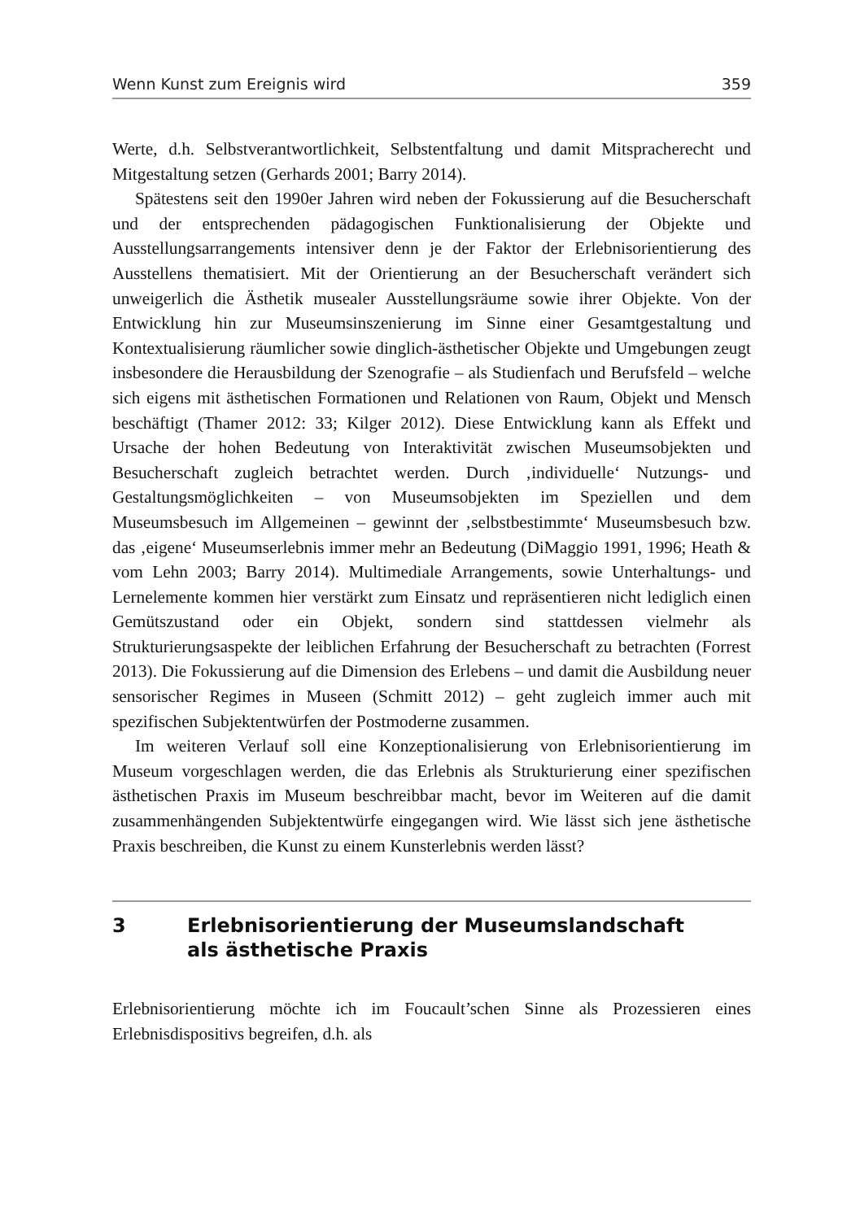Wenn Kunst zum Ereignis wird 359
Werte, d.h. Selbstverantwortlichkeit, Selbstentfaltung und damit Mitspracherecht und Mitgestaltung setzen (Gerhards 2001; Barry 2014).
Spätestens seit den 1990er Jahren wird neben der Fokussierung auf die Besucherschaft und der entsprechenden pädagogischen Funktionalisierung der Objekte und Ausstellungsarrangements intensiver denn je der Faktor der Erlebnisorientierung des Ausstellens thematisiert. Mit der Orientierung an der Besucherschaft verändert sich unweigerlich die Ästhetik musealer Ausstellungsräume sowie ihrer Objekte. Von der Entwicklung hin zur Museumsinszenierung im Sinne einer Gesamtgestaltung und Kontextualisierung räumlicher sowie dinglich-ästhetischer Objekte und Umgebungen zeugt insbesondere die Herausbildung der Szenografie – als Studienfach und Berufsfeld – welche sich eigens mit ästhetischen Formationen und Relationen von Raum, Objekt und Mensch beschäftigt (Thamer 2012: 33; Kilger 2012). Diese Entwicklung kann als Effekt und Ursache der hohen Bedeutung von Interaktivität zwischen Museumsobjekten und Besucherschaft zugleich betrachtet werden. Durch ‚individuelle‘ Nutzungs- und Gestaltungsmöglichkeiten – von Museumsobjekten im Speziellen und dem Museumsbesuch im Allgemeinen – gewinnt der ‚selbstbestimmte‘ Museumsbesuch bzw. das ‚eigene‘ Museumserlebnis immer mehr an Bedeutung (DiMaggio 1991, 1996; Heath & vom Lehn 2003; Barry 2014). Multimediale Arrangements, sowie Unterhaltungs- und Lernelemente kommen hier verstärkt zum Einsatz und repräsentieren nicht lediglich einen Gemütszustand oder ein Objekt, sondern sind stattdessen vielmehr als Strukturierungsaspekte der leiblichen Erfahrung der Besucherschaft zu betrachten (Forrest 2013). Die Fokussierung auf die Dimension des Erlebens – und damit die Ausbildung neuer sensorischer Regimes in Museen (Schmitt 2012) – geht zugleich immer auch mit spezifischen Subjektentwürfen der Postmoderne zusammen.
Im weiteren Verlauf soll eine Konzeptionalisierung von Erlebnisorientierung im Museum vorgeschlagen werden, die das Erlebnis als Strukturierung einer spezifischen ästhetischen Praxis im Museum beschreibbar macht, bevor im Weiteren auf die damit zusammenhängenden Subjektentwürfe eingegangen wird. Wie lässt sich jene ästhetische Praxis beschreiben, die Kunst zu einem Kunsterlebnis werden lässt?
3 Erlebnisorientierung der Museumslandschaft
als ästhetische Praxis
Erlebnisorientierung möchte ich im Foucault’schen Sinne als Prozessieren eines Erlebnisdispositivs begreifen, d.h. als